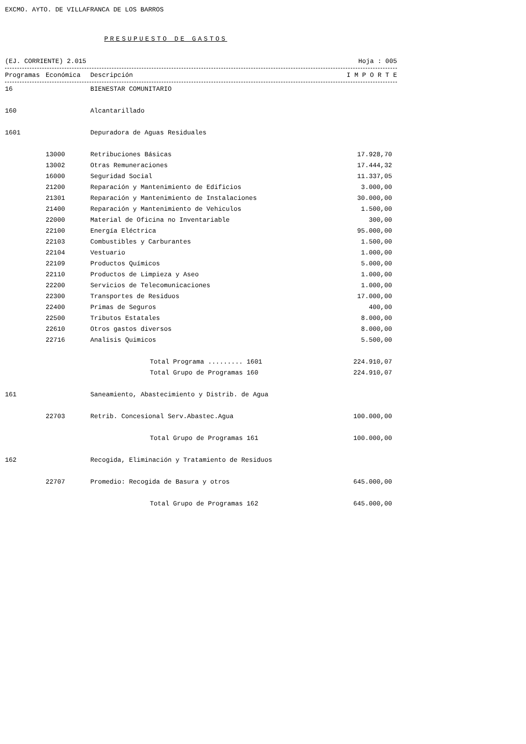EXCMO. AYTO. DE VILLAFRANCA DE LOS BARROS
PRESUPUESTO DE GASTOS
(EJ. CORRIENTE) 2.015 Hoja : 005
| Programas | Económica | Descripción | I M P O R T E |
| --- | --- | --- | --- |
| 16 | | BIENESTAR COMUNITARIO | |
| 160 | | Alcantarillado | |
| 1601 | | Depuradora de Aguas Residuales | |
| | 13000 | Retribuciones Básicas | 17.928,70 |
| | 13002 | Otras Remuneraciones | 17.444,32 |
| | 16000 | Seguridad Social | 11.337,05 |
| | 21200 | Reparación y Mantenimiento de Edificios | 3.000,00 |
| | 21301 | Reparación y Mantenimiento de Instalaciones | 30.000,00 |
| | 21400 | Reparación y Mantenimiento de Vehiculos | 1.500,00 |
| | 22000 | Material de Oficina no Inventariable | 300,00 |
| | 22100 | Energía Eléctrica | 95.000,00 |
| | 22103 | Combustibles y Carburantes | 1.500,00 |
| | 22104 | Vestuario | 1.000,00 |
| | 22109 | Productos Químicos | 5.000,00 |
| | 22110 | Productos de Limpieza y Aseo | 1.000,00 |
| | 22200 | Servicios de Telecomunicaciones | 1.000,00 |
| | 22300 | Transportes de Residuos | 17.000,00 |
| | 22400 | Primas de Seguros | 400,00 |
| | 22500 | Tributos Estatales | 8.000,00 |
| | 22610 | Otros gastos diversos | 8.000,00 |
| | 22716 | Analisis Quimicos | 5.500,00 |
| | | Total Programa ......... 1601 | 224.910,07 |
| | | Total Grupo de Programas 160 | 224.910,07 |
| 161 | | Saneamiento, Abastecimiento y Distrib. de Agua | |
| | 22703 | Retrib. Concesional Serv.Abastec.Agua | 100.000,00 |
| | | Total Grupo de Programas 161 | 100.000,00 |
| 162 | | Recogida, Eliminación y Tratamiento de Residuos | |
| | 22707 | Promedio: Recogida de Basura y otros | 645.000,00 |
| | | Total Grupo de Programas 162 | 645.000,00 |